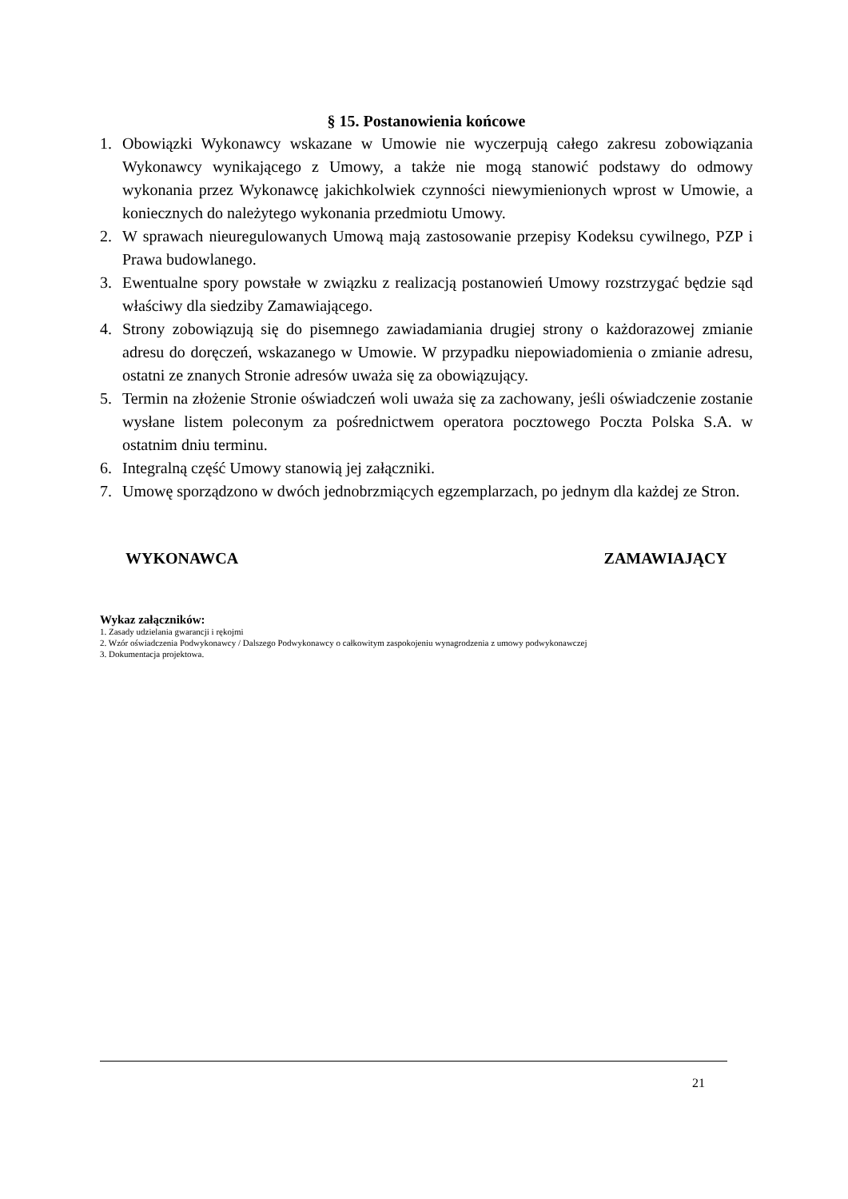§ 15. Postanowienia końcowe
1. Obowiązki Wykonawcy wskazane w Umowie nie wyczerpują całego zakresu zobowiązania Wykonawcy wynikającego z Umowy, a także nie mogą stanowić podstawy do odmowy wykonania przez Wykonawcę jakichkolwiek czynności niewymienionych wprost w Umowie, a koniecznych do należytego wykonania przedmiotu Umowy.
2. W sprawach nieuregulowanych Umową mają zastosowanie przepisy Kodeksu cywilnego, PZP i Prawa budowlanego.
3. Ewentualne spory powstałe w związku z realizacją postanowień Umowy rozstrzygać będzie sąd właściwy dla siedziby Zamawiającego.
4. Strony zobowiązują się do pisemnego zawiadamiania drugiej strony o każdorazowej zmianie adresu do doręczeń, wskazanego w Umowie. W przypadku niepowiadomienia o zmianie adresu, ostatni ze znanych Stronie adresów uważa się za obowiązujący.
5. Termin na złożenie Stronie oświadczeń woli uważa się za zachowany, jeśli oświadczenie zostanie wysłane listem poleconym za pośrednictwem operatora pocztowego Poczta Polska S.A. w ostatnim dniu terminu.
6. Integralną część Umowy stanowią jej załączniki.
7. Umowę sporządzono w dwóch jednobrzmiących egzemplarzach, po jednym dla każdej ze Stron.
WYKONAWCA ZAMAWIAJĄCY
Wykaz załączników:
1. Zasady udzielania gwarancji i rękojmi
2. Wzór oświadczenia Podwykonawcy / Dalszego Podwykonawcy o całkowitym zaspokojeniu wynagrodzenia z umowy podwykonawczej
3. Dokumentacja projektowa.
21